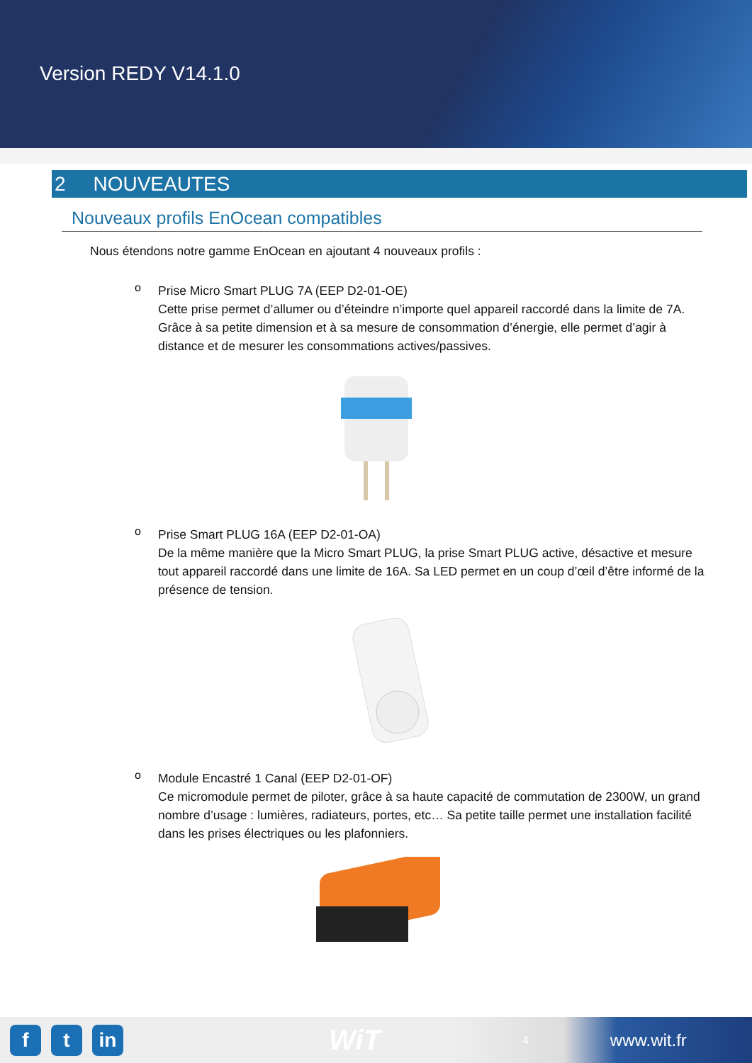Version REDY V14.1.0
2 NOUVEAUTES
Nouveaux profils EnOcean compatibles
Nous étendons notre gamme EnOcean en ajoutant 4 nouveaux profils :
o
Prise Micro Smart PLUG 7A (EEP D2-01-OE)
Cette prise permet d’allumer ou d’éteindre n’importe quel appareil raccordé dans la limite de 7A. Grâce à sa petite dimension et à sa mesure de consommation d’énergie, elle permet d’agir à distance et de mesurer les consommations actives/passives.
o
Prise Smart PLUG 16A (EEP D2-01-OA)
De la même manière que la Micro Smart PLUG, la prise Smart PLUG active, désactive et mesure tout appareil raccordé dans une limite de 16A. Sa LED permet en un coup d’œil d’être informé de la présence de tension.
o
Module Encastré 1 Canal (EEP D2-01-OF)
Ce micromodule permet de piloter, grâce à sa haute capacité de commutation de 2300W, un grand nombre d’usage : lumières, radiateurs, portes, etc… Sa petite taille permet une installation facilité dans les prises électriques ou les plafonniers.
f t in
WiT 4 www.wit.fr